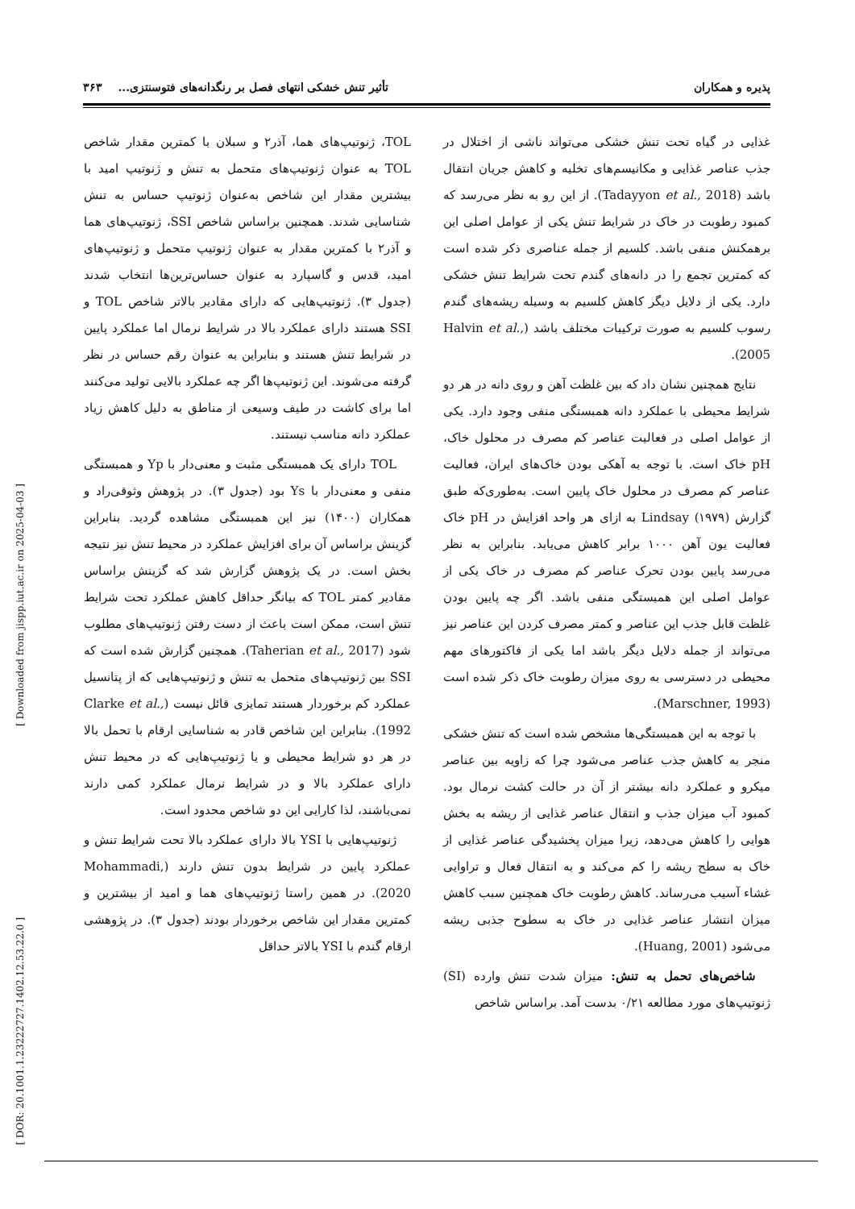پذیره و همکاران تأثیر تنش خشکی انتهای فصل بر رنگدانه‌های فتوسنتزی... ۳۶۳
غذایی در گیاه تحت تنش خشکی می‌تواند ناشی از اختلال در جذب عناصر غذایی و مکانیسم‌های تخلیه و کاهش جریان انتقال باشد (Tadayyon et al., 2018). از این رو به نظر می‌رسد که کمبود رطوبت در خاک در شرایط تنش یکی از عوامل اصلی این برهمکنش منفی باشد. کلسیم از جمله عناصری ذکر شده است که کمترین تجمع را در دانه‌های گندم تحت شرایط تنش خشکی دارد. یکی از دلایل دیگر کاهش کلسیم به وسیله ریشه‌های گندم رسوب کلسیم به صورت ترکیبات مختلف باشد (Halvin et al., 2005).
نتایج همچنین نشان داد که بین غلظت آهن و روی دانه در هر دو شرایط محیطی با عملکرد دانه همبستگی منفی وجود دارد. یکی از عوامل اصلی در فعالیت عناصر کم مصرف در محلول خاک، pH خاک است. با توجه به آهکی بودن خاک‌های ایران، فعالیت عناصر کم مصرف در محلول خاک پایین است. به‌طوری‌که طبق گزارش Lindsay (۱۹۷۹) به ازای هر واحد افزایش در pH خاک فعالیت یون آهن ۱۰۰۰ برابر کاهش می‌یابد. بنابراین به نظر می‌رسد پایین بودن تحرک عناصر کم مصرف در خاک یکی از عوامل اصلی این همبستگی منفی باشد. اگر چه پایین بودن غلظت قابل جذب این عناصر و کمتر مصرف کردن این عناصر نیز می‌تواند از جمله دلایل دیگر باشد اما یکی از فاکتورهای مهم محیطی در دسترسی به روی میزان رطوبت خاک ذکر شده است (Marschner, 1993).
با توجه به این همبستگی‌ها مشخص شده است که تنش خشکی منجر به کاهش جذب عناصر می‌شود چرا که زاویه بین عناصر میکرو و عملکرد دانه بیشتر از آن در حالت کشت نرمال بود. کمبود آب میزان جذب و انتقال عناصر غذایی از ریشه به بخش هوایی را کاهش می‌دهد، زیرا میزان پخشیدگی عناصر غذایی از خاک به سطح ریشه را کم می‌کند و به انتقال فعال و تراوایی غشاء آسیب می‌رساند. کاهش رطوبت خاک همچنین سبب کاهش میزان انتشار عناصر غذایی در خاک به سطوح جذبی ریشه می‌شود (Huang, 2001).
شاخص‌های تحمل به تنش: میزان شدت تنش وارده (SI) ژنوتیپ‌های مورد مطالعه ۰/۲۱ بدست آمد. براساس شاخص
TOL، ژنوتیپ‌های هما، آذر۲ و سبلان با کمترین مقدار شاخص TOL به عنوان ژنوتیپ‌های متحمل به تنش و ژنوتیپ امید با بیشترین مقدار این شاخص به‌عنوان ژنوتیپ حساس به تنش شناسایی شدند. همچنین براساس شاخص SSI، ژنوتیپ‌های هما و آذر۲ با کمترین مقدار به عنوان ژنوتیپ متحمل و ژنوتیپ‌های امید، قدس و گاسپارد به عنوان حساس‌ترین‌ها انتخاب شدند (جدول ۳). ژنوتیپ‌هایی که دارای مقادیر بالاتر شاخص TOL و SSI هستند دارای عملکرد بالا در شرایط نرمال اما عملکرد پایین در شرایط تنش هستند و بنابراین به عنوان رقم حساس در نظر گرفته می‌شوند. این ژنوتیپ‌ها اگر چه عملکرد بالایی تولید می‌کنند اما برای کاشت در طیف وسیعی از مناطق به دلیل کاهش زیاد عملکرد دانه مناسب نیستند.
TOL دارای یک همبستگی مثبت و معنی‌دار با Yp و همبستگی منفی و معنی‌دار با Ys بود (جدول ۳). در پژوهش وثوقی‌راد و همکاران (۱۴۰۰) نیز این همبستگی مشاهده گردید. بنابراین گزینش براساس آن برای افزایش عملکرد در محیط تنش نیز نتیجه بخش است. در یک پژوهش گزارش شد که گزینش براساس مقادیر کمتر TOL که بیانگر حداقل کاهش عملکرد تحت شرایط تنش است، ممکن است باعث از دست رفتن ژنوتیپ‌های مطلوب شود (Taherian et al., 2017). همچنین گزارش شده است که SSI بین ژنوتیپ‌های متحمل به تنش و ژنوتیپ‌هایی که از پتانسیل عملکرد کم برخوردار هستند تمایزی قائل نیست (Clarke et al., 1992). بنابراین این شاخص قادر به شناسایی ارقام با تحمل بالا در هر دو شرایط محیطی و یا ژنوتیپ‌هایی که در محیط تنش دارای عملکرد بالا و در شرایط نرمال عملکرد کمی دارند نمی‌باشند، لذا کارایی این دو شاخص محدود است.
ژنوتیپ‌هایی با YSI بالا دارای عملکرد بالا تحت شرایط تنش و عملکرد پایین در شرایط بدون تنش دارند (Mohammadi, 2020). در همین راستا ژنوتیپ‌های هما و امید از بیشترین و کمترین مقدار این شاخص برخوردار بودند (جدول ۳). در پژوهشی ارقام گندم با YSI بالاتر حداقل
[ Downloaded from jispp.iut.ac.ir on 2025-04-03 ]
[ DOR: 20.1001.1.23222727.1402.12.53.22.0 ]